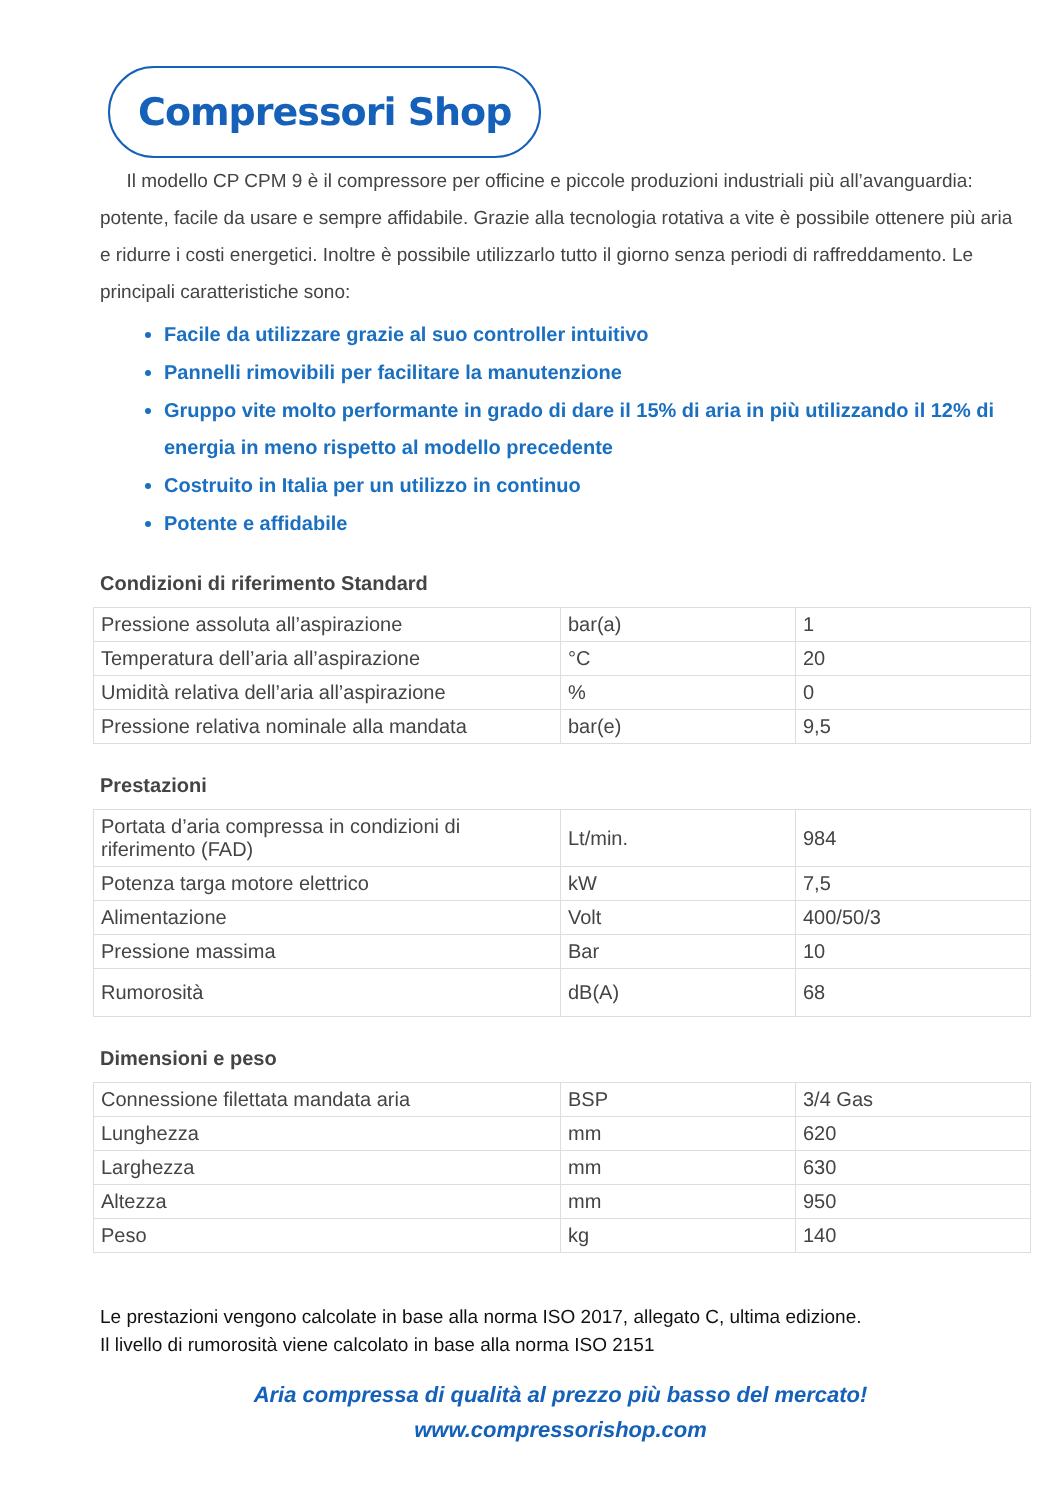Compressori Shop
Il modello CP CPM 9 è il compressore per officine e piccole produzioni industriali più all’avanguardia: potente, facile da usare e sempre affidabile. Grazie alla tecnologia rotativa a vite è possibile ottenere più aria e ridurre i costi energetici. Inoltre è possibile utilizzarlo tutto il giorno senza periodi di raffreddamento. Le principali caratteristiche sono:
Facile da utilizzare grazie al suo controller intuitivo
Pannelli rimovibili per facilitare la manutenzione
Gruppo vite molto performante in grado di dare il 15% di aria in più utilizzando il 12% di energia in meno rispetto al modello precedente
Costruito in Italia per un utilizzo in continuo
Potente e affidabile
Condizioni di riferimento Standard
| Pressione assoluta all’aspirazione | bar(a) | 1 |
| Temperatura dell’aria all’aspirazione | °C | 20 |
| Umidità relativa dell’aria all’aspirazione | % | 0 |
| Pressione relativa nominale alla mandata | bar(e) | 9,5 |
Prestazioni
| Portata d’aria compressa in condizioni di riferimento (FAD) | Lt/min. | 984 |
| Potenza targa motore elettrico | kW | 7,5 |
| Alimentazione | Volt | 400/50/3 |
| Pressione massima | Bar | 10 |
| Rumorosità | dB(A) | 68 |
Dimensioni e peso
| Connessione filettata mandata aria | BSP | 3/4 Gas |
| Lunghezza | mm | 620 |
| Larghezza | mm | 630 |
| Altezza | mm | 950 |
| Peso | kg | 140 |
Le prestazioni vengono calcolate in base alla norma ISO 2017, allegato C, ultima edizione.
Il livello di rumorosità viene calcolato in base alla norma ISO 2151
Aria compressa di qualità al prezzo più basso del mercato!
www.compressorishop.com